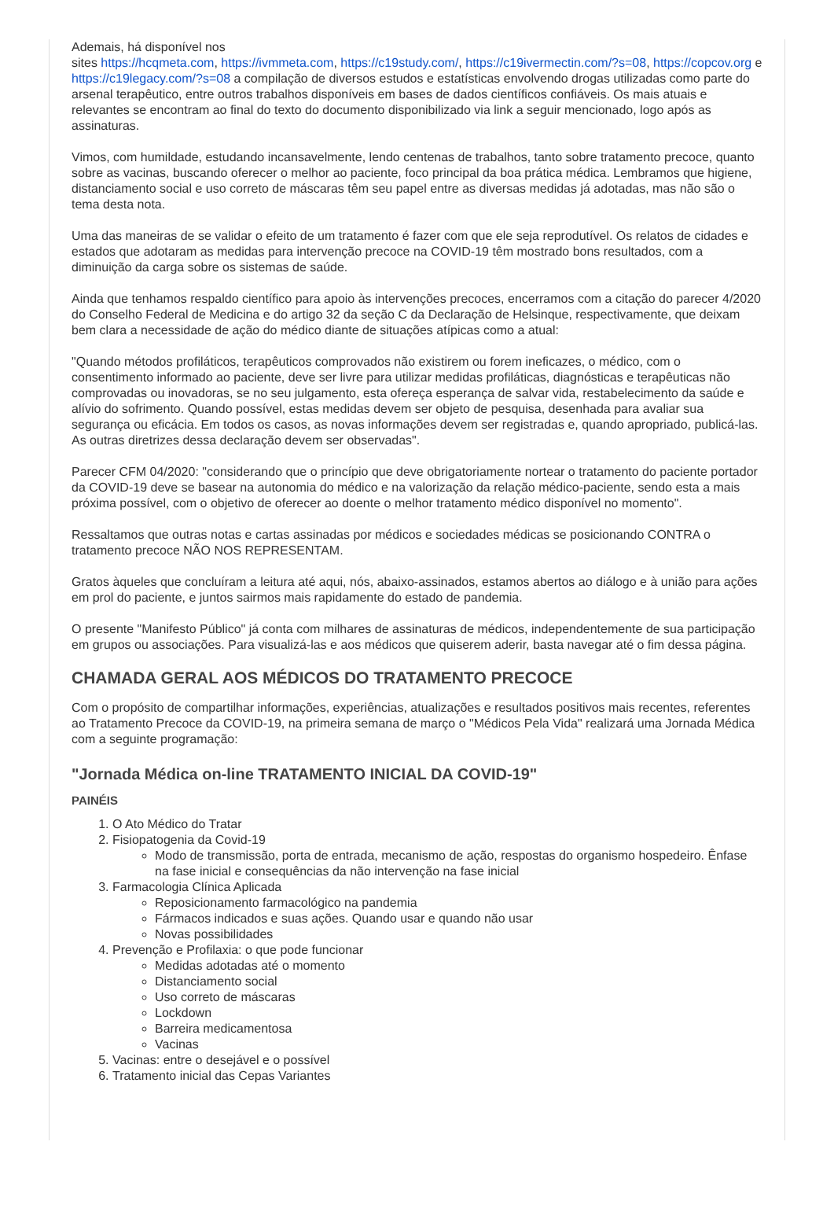Ademais, há disponível nos
sites https://hcqmeta.com, https://ivmmeta.com, https://c19study.com/, https://c19ivermectin.com/?s=08, https://copcov.org e https://c19legacy.com/?s=08 a compilação de diversos estudos e estatísticas envolvendo drogas utilizadas como parte do arsenal terapêutico, entre outros trabalhos disponíveis em bases de dados científicos confiáveis. Os mais atuais e relevantes se encontram ao final do texto do documento disponibilizado via link a seguir mencionado, logo após as assinaturas.
Vimos, com humildade, estudando incansavelmente, lendo centenas de trabalhos, tanto sobre tratamento precoce, quanto sobre as vacinas, buscando oferecer o melhor ao paciente, foco principal da boa prática médica. Lembramos que higiene, distanciamento social e uso correto de máscaras têm seu papel entre as diversas medidas já adotadas, mas não são o tema desta nota.
Uma das maneiras de se validar o efeito de um tratamento é fazer com que ele seja reprodutível. Os relatos de cidades e estados que adotaram as medidas para intervenção precoce na COVID-19 têm mostrado bons resultados, com a diminuição da carga sobre os sistemas de saúde.
Ainda que tenhamos respaldo científico para apoio às intervenções precoces, encerramos com a citação do parecer 4/2020 do Conselho Federal de Medicina e do artigo 32 da seção C da Declaração de Helsinque, respectivamente, que deixam bem clara a necessidade de ação do médico diante de situações atípicas como a atual:
"Quando métodos profiláticos, terapêuticos comprovados não existirem ou forem ineficazes, o médico, com o consentimento informado ao paciente, deve ser livre para utilizar medidas profiláticas, diagnósticas e terapêuticas não comprovadas ou inovadoras, se no seu julgamento, esta ofereça esperança de salvar vida, restabelecimento da saúde e alívio do sofrimento. Quando possível, estas medidas devem ser objeto de pesquisa, desenhada para avaliar sua segurança ou eficácia. Em todos os casos, as novas informações devem ser registradas e, quando apropriado, publicá-las. As outras diretrizes dessa declaração devem ser observadas".
Parecer CFM 04/2020: "considerando que o princípio que deve obrigatoriamente nortear o tratamento do paciente portador da COVID-19 deve se basear na autonomia do médico e na valorização da relação médico-paciente, sendo esta a mais próxima possível, com o objetivo de oferecer ao doente o melhor tratamento médico disponível no momento".
Ressaltamos que outras notas e cartas assinadas por médicos e sociedades médicas se posicionando CONTRA o tratamento precoce NÃO NOS REPRESENTAM.
Gratos àqueles que concluíram a leitura até aqui, nós, abaixo-assinados, estamos abertos ao diálogo e à união para ações em prol do paciente, e juntos sairmos mais rapidamente do estado de pandemia.
O presente "Manifesto Público" já conta com milhares de assinaturas de médicos, independentemente de sua participação em grupos ou associações. Para visualizá-las e aos médicos que quiserem aderir, basta navegar até o fim dessa página.
CHAMADA GERAL AOS MÉDICOS DO TRATAMENTO PRECOCE
Com o propósito de compartilhar informações, experiências, atualizações e resultados positivos mais recentes, referentes ao Tratamento Precoce da COVID-19, na primeira semana de março o "Médicos Pela Vida" realizará uma Jornada Médica com a seguinte programação:
"Jornada Médica on-line TRATAMENTO INICIAL DA COVID-19"
PAINÉIS
1. O Ato Médico do Tratar
2. Fisiopatogenia da Covid-19
Modo de transmissão, porta de entrada, mecanismo de ação, respostas do organismo hospedeiro. Ênfase na fase inicial e consequências da não intervenção na fase inicial
3. Farmacologia Clínica Aplicada
Reposicionamento farmacológico na pandemia
Fármacos indicados e suas ações. Quando usar e quando não usar
Novas possibilidades
4. Prevenção e Profilaxia: o que pode funcionar
Medidas adotadas até o momento
Distanciamento social
Uso correto de máscaras
Lockdown
Barreira medicamentosa
Vacinas
5. Vacinas: entre o desejável e o possível
6. Tratamento inicial das Cepas Variantes